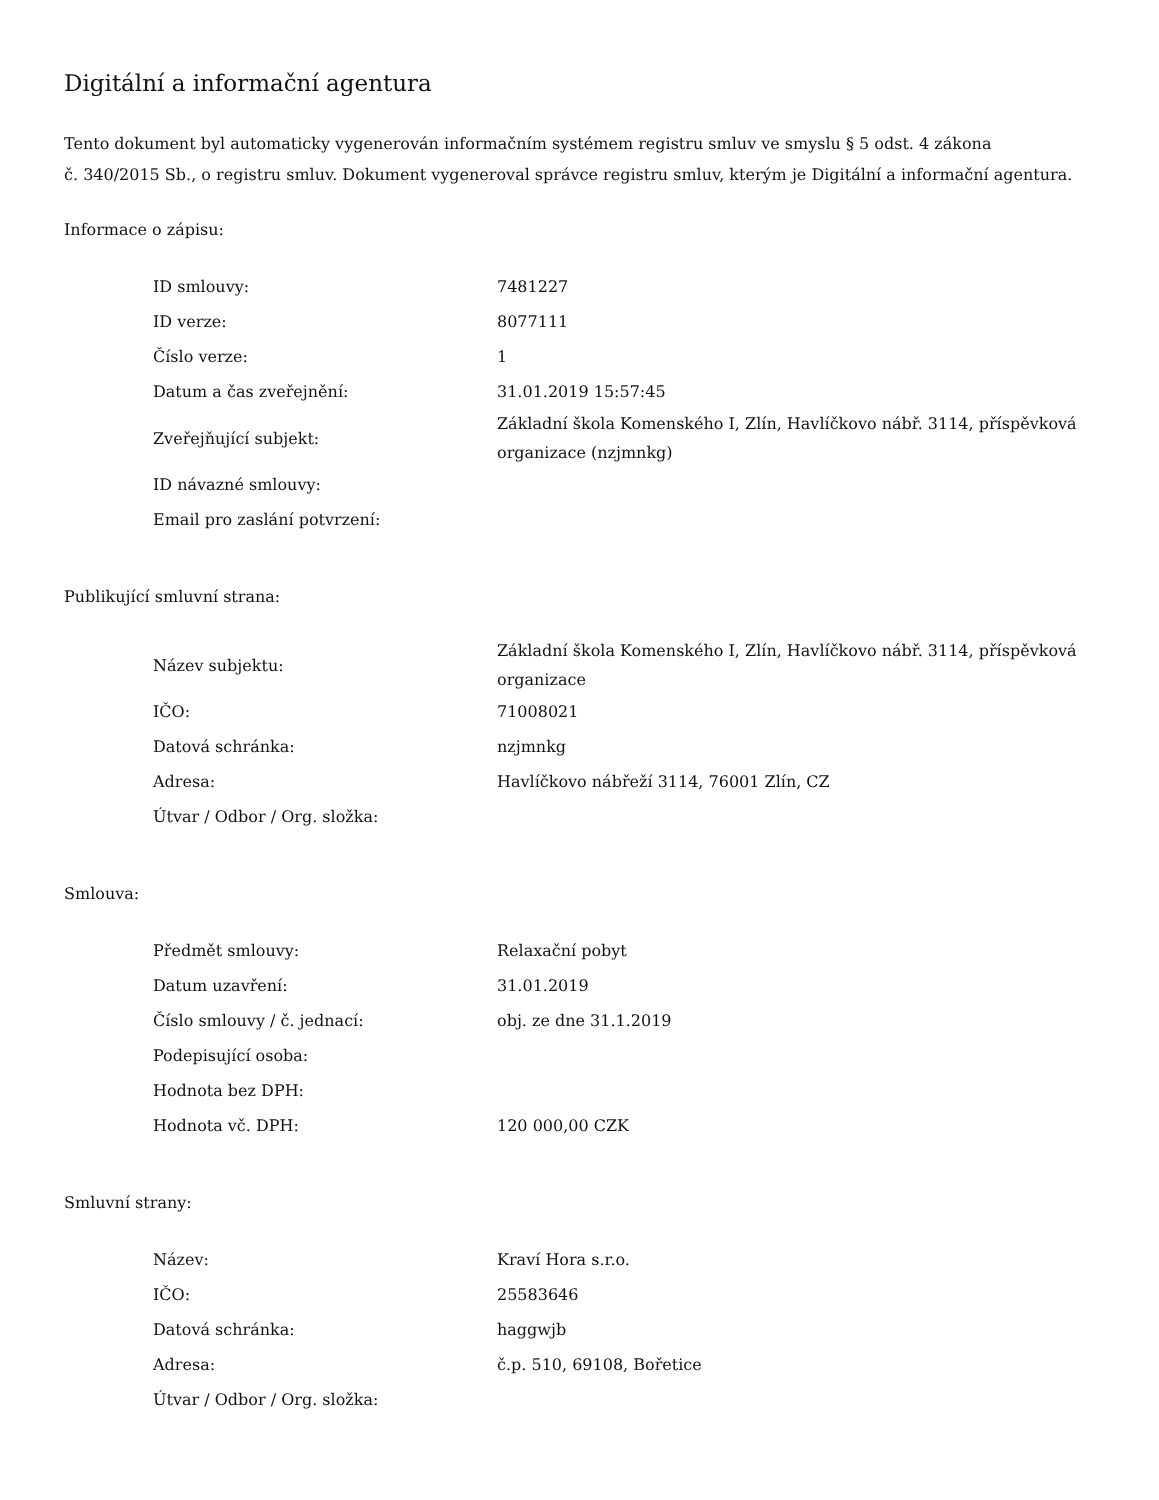Digitální a informační agentura
Tento dokument byl automaticky vygenerován informačním systémem registru smluv ve smyslu § 5 odst. 4 zákona
č. 340/2015 Sb., o registru smluv. Dokument vygeneroval správce registru smluv, kterým je Digitální a informační agentura.
Informace o zápisu:
| ID smlouvy: | 7481227 |
| ID verze: | 8077111 |
| Číslo verze: | 1 |
| Datum a čas zveřejnění: | 31.01.2019 15:57:45 |
| Zveřejňující subjekt: | Základní škola Komenského I, Zlín, Havlíčkovo nábř. 3114, příspěvková organizace (nzjmnkg) |
| ID návazné smlouvy: | |
| Email pro zaslání potvrzení: | |
Publikující smluvní strana:
| Název subjektu: | Základní škola Komenského I, Zlín, Havlíčkovo nábř. 3114, příspěvková organizace |
| IČO: | 71008021 |
| Datová schránka: | nzjmnkg |
| Adresa: | Havlíčkovo nábřeží 3114, 76001 Zlín, CZ |
| Útvar / Odbor / Org. složka: | |
Smlouva:
| Předmět smlouvy: | Relaxační pobyt |
| Datum uzavření: | 31.01.2019 |
| Číslo smlouvy / č. jednací: | obj. ze dne 31.1.2019 |
| Podepisující osoba: | |
| Hodnota bez DPH: | |
| Hodnota vč. DPH: | 120 000,00 CZK |
Smluvní strany:
| Název: | Kraví Hora s.r.o. |
| IČO: | 25583646 |
| Datová schránka: | haggwjb |
| Adresa: | č.p. 510, 69108, Bořetice |
| Útvar / Odbor / Org. složka: | |